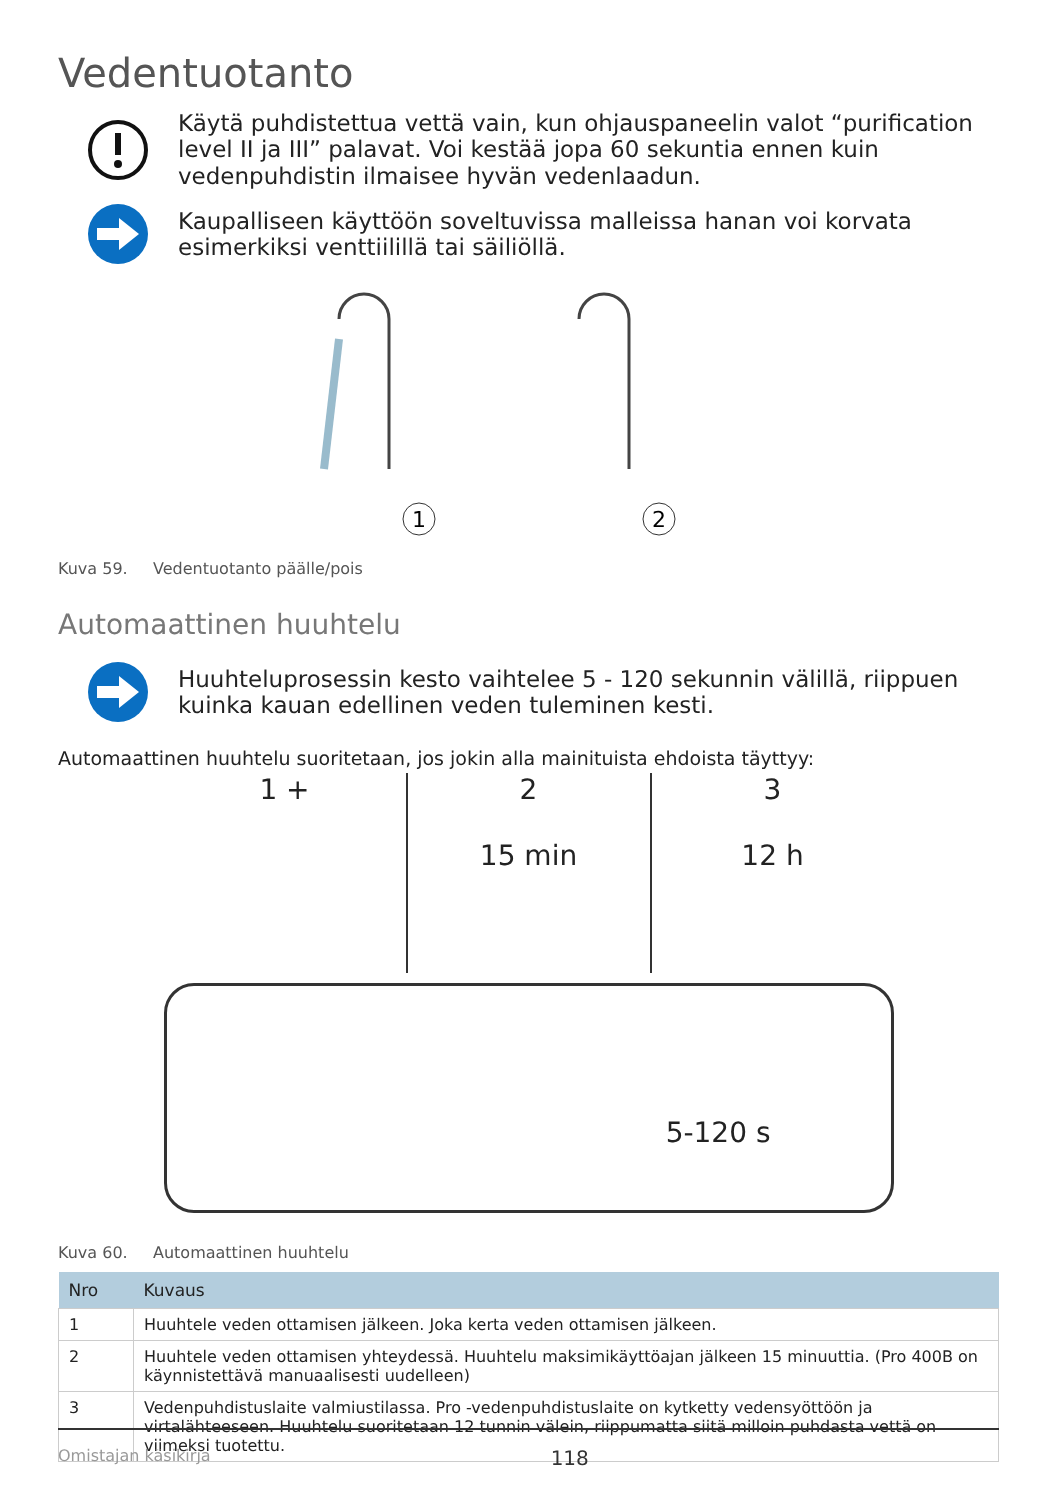Vedentuotanto
Käytä puhdistettua vettä vain, kun ohjauspaneelin valot “purification level II ja III” palavat. Voi kestää jopa 60 sekuntia ennen kuin vedenpuhdistin ilmaisee hyvän vedenlaadun.
Kaupalliseen käyttöön soveltuvissa malleissa hanan voi korvata esimerkiksi venttiilillä tai säiliöllä.
2
1
Kuva 59. Vedentuotanto päälle/pois
Automaattinen huuhtelu
Huuhteluprosessin kesto vaihtelee 5 - 120 sekunnin välillä, riippuen kuinka kauan edellinen veden tuleminen kesti.
Automaattinen huuhtelu suoritetaan, jos jokin alla mainituista ehdoista täyttyy:
1 + 2
15 min
3
12 h
5-120 s
Kuva 60. Automaattinen huuhtelu
| Nro | Kuvaus |
| --- | --- |
| 1 | Huuhtele veden ottamisen jälkeen. Joka kerta veden ottamisen jälkeen. |
| 2 | Huuhtele veden ottamisen yhteydessä. Huuhtelu maksimikäyttöajan jälkeen 15 minuuttia. (Pro 400B on käynnistettävä manuaalisesti uudelleen) |
| 3 | Vedenpuhdistuslaite valmiustilassa. Pro -vedenpuhdistuslaite on kytketty vedensyöttöön ja virtalähteeseen. Huuhtelu suoritetaan 12 tunnin välein, riippumatta siitä milloin puhdasta vettä on viimeksi tuotettu. |
Omistajan käsikirja 118